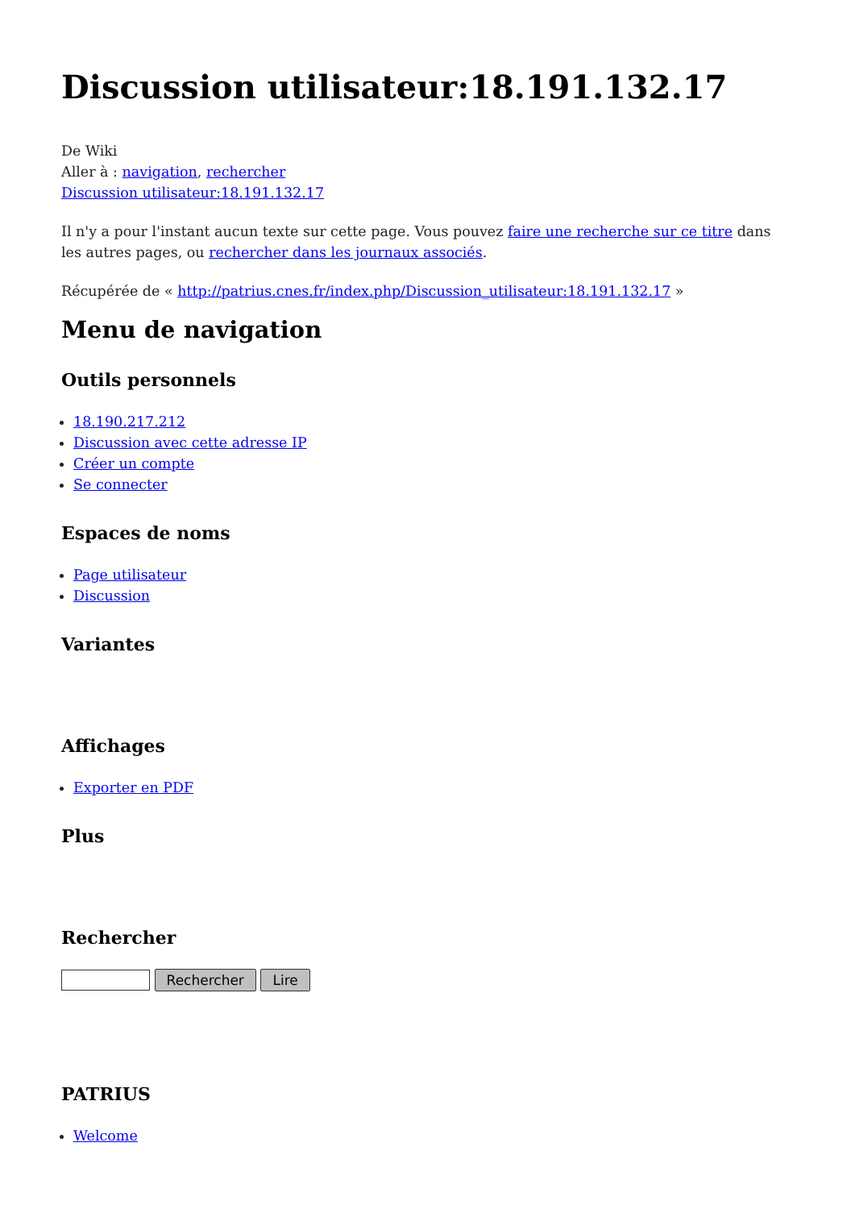Discussion utilisateur:18.191.132.17
De Wiki
Aller à : navigation, rechercher
Discussion utilisateur:18.191.132.17
Il n'y a pour l'instant aucun texte sur cette page. Vous pouvez faire une recherche sur ce titre dans les autres pages, ou rechercher dans les journaux associés.
Récupérée de « http://patrius.cnes.fr/index.php/Discussion_utilisateur:18.191.132.17 »
Menu de navigation
Outils personnels
18.190.217.212
Discussion avec cette adresse IP
Créer un compte
Se connecter
Espaces de noms
Page utilisateur
Discussion
Variantes
Affichages
Exporter en PDF
Plus
Rechercher
PATRIUS
Welcome